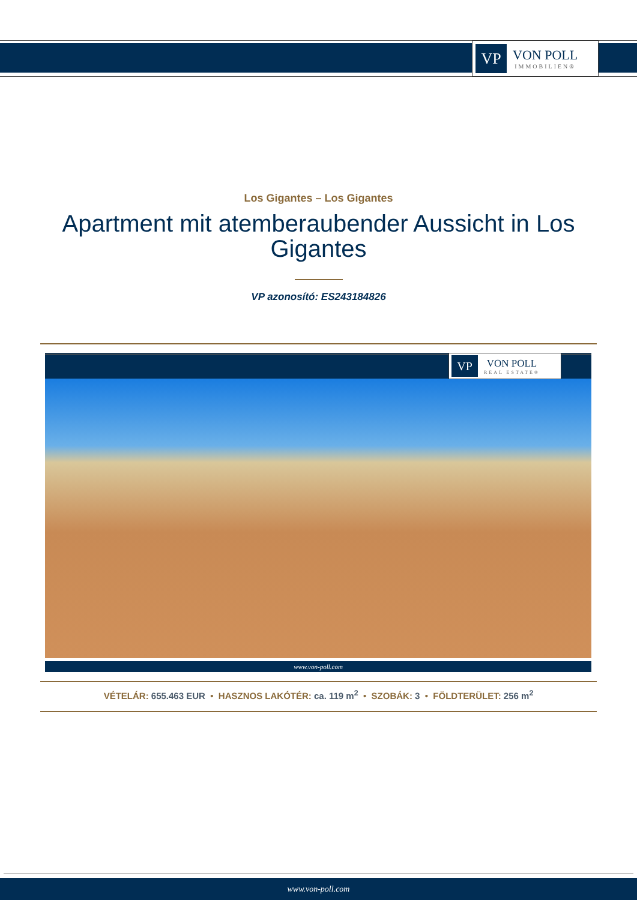VP
VON POLL
IMMOBILIEN®
Los Gigantes – Los Gigantes
Apartment mit atemberaubender Aussicht in Los Gigantes
VP azonosító: ES243184826
VP
VON POLL
REAL ESTATE®
www.von-poll.com
VÉTELÁR: 655.463 EUR • HASZNOS LAKÓTÉR: ca. 119 m<sup>2</sup> • SZOBÁK: 3 • FÖLDTERÜLET: 256 m<sup>2</sup>
www.von-poll.com